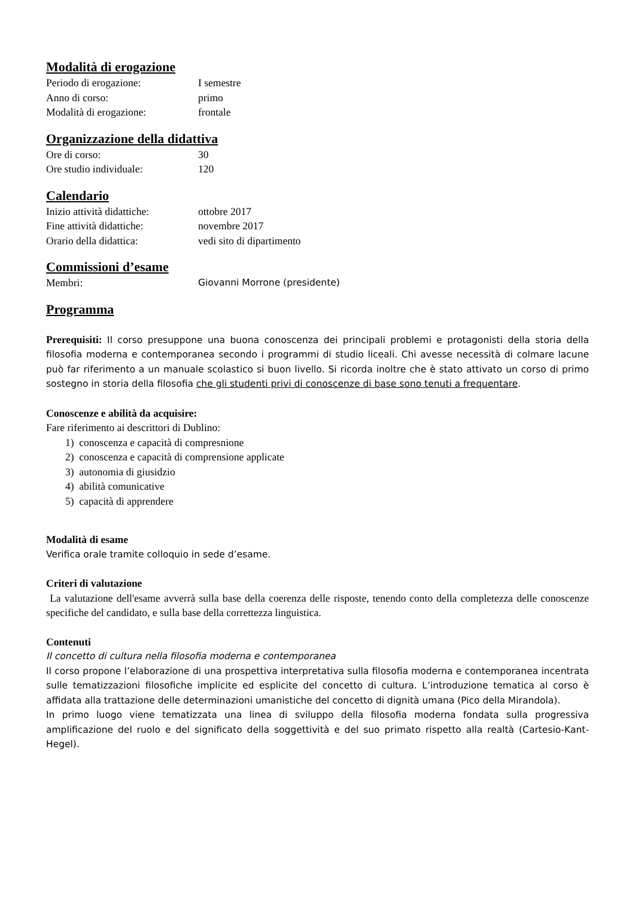Modalità di erogazione
Periodo di erogazione: I semestre
Anno di corso: primo
Modalità di erogazione: frontale
Organizzazione della didattiva
Ore di corso: 30
Ore studio individuale: 120
Calendario
Inizio attività didattiche: ottobre 2017
Fine attività didattiche: novembre 2017
Orario della didattica: vedi sito di dipartimento
Commissioni d’esame
Membri: Giovanni Morrone (presidente)
Programma
Prerequisiti: Il corso presuppone una buona conoscenza dei principali problemi e protagonisti della storia della filosofia moderna e contemporanea secondo i programmi di studio liceali. Chi avesse necessità di colmare lacune può far riferimento a un manuale scolastico si buon livello. Si ricorda inoltre che è stato attivato un corso di primo sostegno in storia della filosofia che gli studenti privi di conoscenze di base sono tenuti a frequentare.
Conoscenze e abilità da acquisire:
Fare riferimento ai descrittori di Dublino:
1) conoscenza e capacità di compresnione
2) conoscenza e capacità di comprensione applicate
3) autonomia di giusidzio
4) abilità comunicative
5) capacità di apprendere
Modalità di esame
Verifica orale tramite colloquio in sede d’esame.
Criteri di valutazione
La valutazione dell'esame avverrà sulla base della coerenza delle risposte, tenendo conto della completezza delle conoscenze specifiche del candidato, e sulla base della correttezza linguistica.
Contenuti
Il concetto di cultura nella filosofia moderna e contemporanea
Il corso propone l’elaborazione di una prospettiva interpretativa sulla filosofia moderna e contemporanea incentrata sulle tematizzazioni filosofiche implicite ed esplicite del concetto di cultura. L’introduzione tematica al corso è affidata alla trattazione delle determinazioni umanistiche del concetto di dignità umana (Pico della Mirandola).
In primo luogo viene tematizzata una linea di sviluppo della filosofia moderna fondata sulla progressiva amplificazione del ruolo e del significato della soggettività e del suo primato rispetto alla realtà (Cartesio-Kant-Hegel).